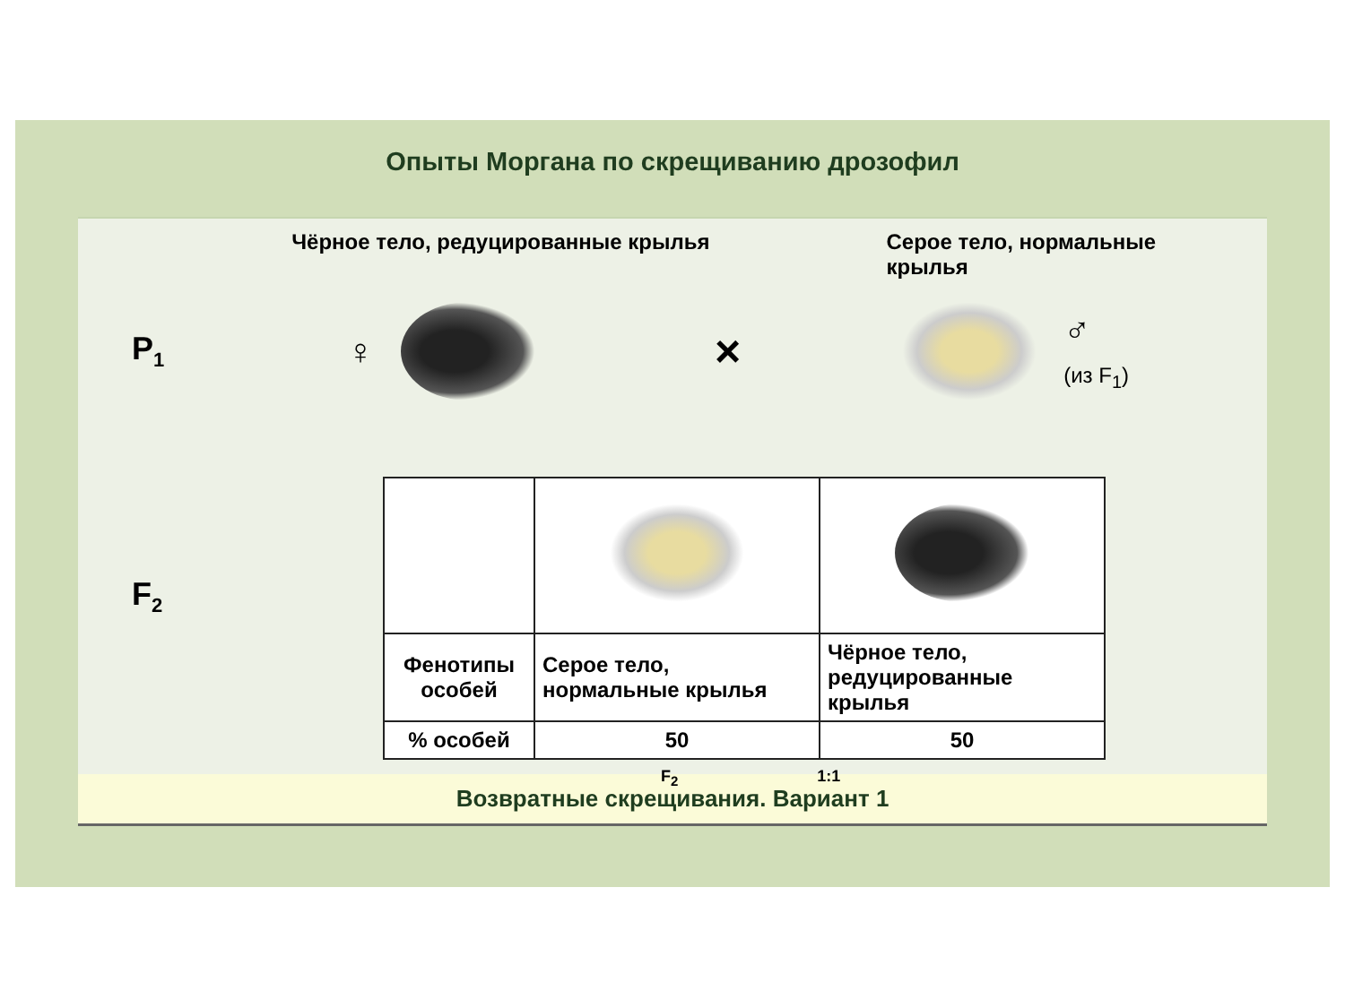Опыты Моргана по скрещиванию дрозофил
Чёрное тело, редуцированные крылья Серое тело, нормальные крылья
P<sub>1</sub> ♀ × ♂
(из F<sub>1</sub>)
F<sub>2</sub>
| Фенотипы особей | Серое тело, нормальные крылья | Чёрное тело, редуцированные крылья |
| % особей | 50 | 50 |
F<sub>2</sub> 1:1
Возвратные скрещивания. Вариант 1